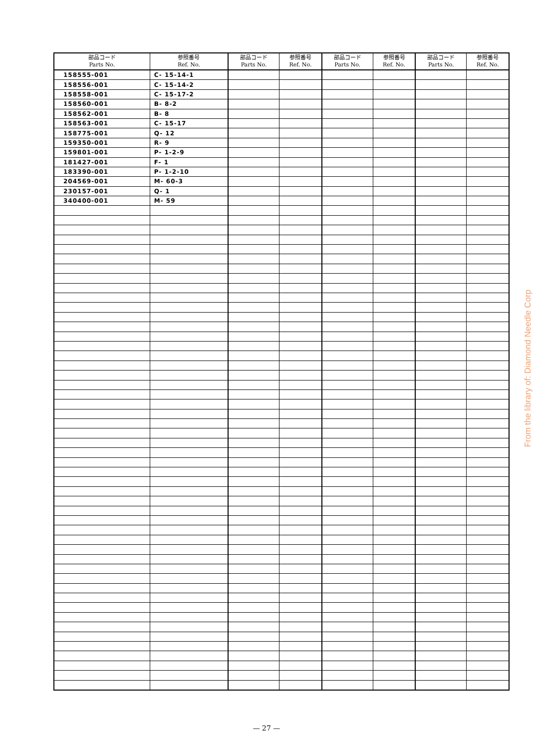| 部品コード Parts No. | 参照番号 Ref. No. | 部品コード Parts No. | 参照番号 Ref. No. | 部品コード Parts No. | 参照番号 Ref. No. | 部品コード Parts No. | 参照番号 Ref. No. |
| --- | --- | --- | --- | --- | --- | --- | --- |
| 158555-001 | C- 15-14-1 | | | | | | |
| 158556-001 | C- 15-14-2 | | | | | | |
| 158558-001 | C- 15-17-2 | | | | | | |
| 158560-001 | B- 8-2 | | | | | | |
| 158562-001 | B- 8 | | | | | | |
| 158563-001 | C- 15-17 | | | | | | |
| 158775-001 | Q- 12 | | | | | | |
| 159350-001 | R- 9 | | | | | | |
| 159801-001 | P- 1-2-9 | | | | | | |
| 181427-001 | F- 1 | | | | | | |
| 183390-001 | P- 1-2-10 | | | | | | |
| 204569-001 | M- 60-3 | | | | | | |
| 230157-001 | Q- 1 | | | | | | |
| 340400-001 | M- 59 | | | | | | |
— 27 —
From the library of: Diamond Needle Corp